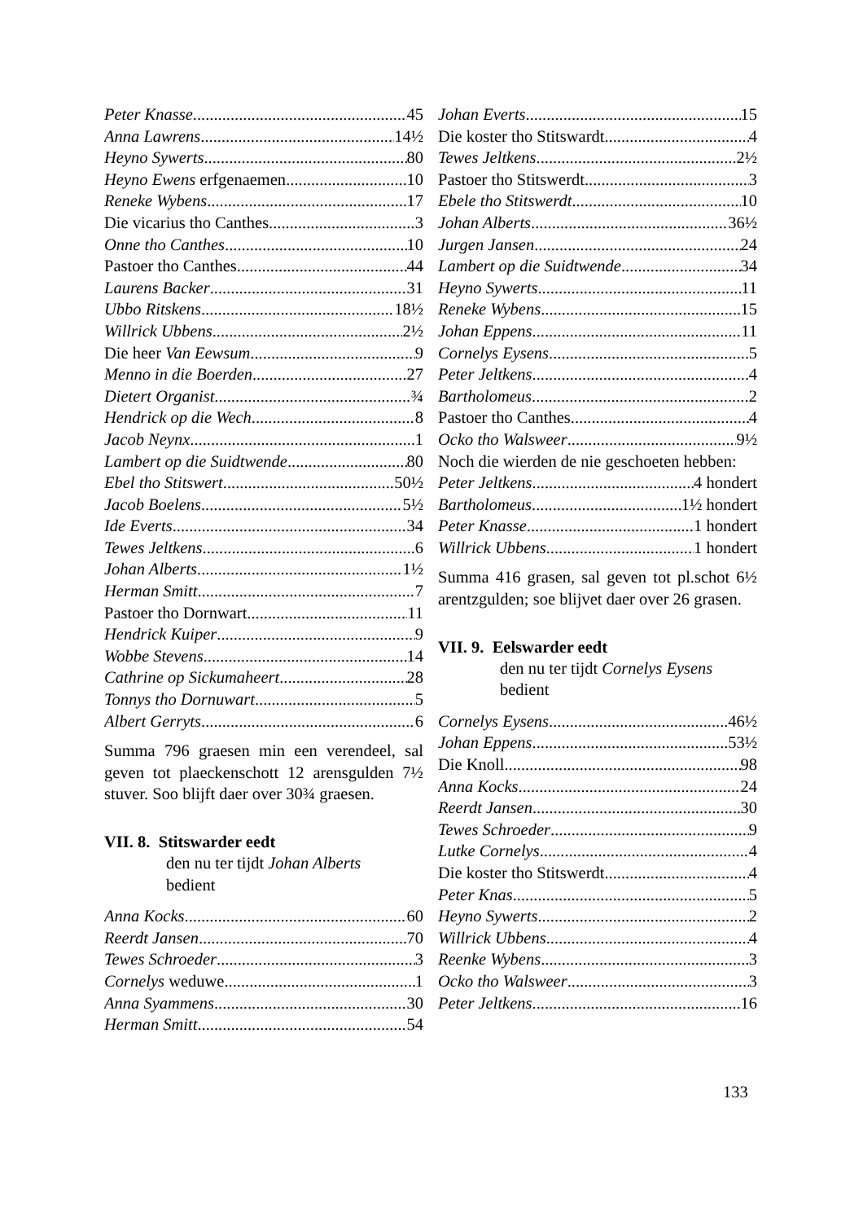Peter Knasse 45
Anna Lawrens 14½
Heyno Sywerts 80
Heyno Ewens erfgenaemen 10
Reneke Wybens 17
Die vicarius tho Canthes 3
Onne tho Canthes 10
Pastoer tho Canthes 44
Laurens Backer 31
Ubbo Ritskens 18½
Willrick Ubbens 2½
Die heer Van Eewsum 9
Menno in die Boerden 27
Dietert Organist ¾
Hendrick op die Wech 8
Jacob Neynx 1
Lambert op die Suidtwende 80
Ebel tho Stitswert 50½
Jacob Boelens 5½
Ide Everts 34
Tewes Jeltkens 6
Johan Alberts 1½
Herman Smitt 7
Pastoer tho Dornwart 11
Hendrick Kuiper 9
Wobbe Stevens 14
Cathrine op Sickumaheert 28
Tonnys tho Dornuwart 5
Albert Gerryts 6
Summa 796 graesen min een verendeel, sal geven tot plaeckenschott 12 arensgulden 7½ stuver. Soo blijft daer over 30¾ graesen.
VII. 8. Stitswarder eedt
den nu ter tijdt Johan Alberts
bedient
Anna Kocks 60
Reerdt Jansen 70
Tewes Schroeder 3
Cornelys weduwe 1
Anna Syammens 30
Herman Smitt 54
Johan Everts 15
Die koster tho Stitswardt 4
Tewes Jeltkens 2½
Pastoer tho Stitswerdt 3
Ebele tho Stitswerdt 10
Johan Alberts 36½
Jurgen Jansen 24
Lambert op die Suidtwende 34
Heyno Sywerts 11
Reneke Wybens 15
Johan Eppens 11
Cornelys Eysens 5
Peter Jeltkens 4
Bartholomeus 2
Pastoer tho Canthes 4
Ocko tho Walsweer 9½
Noch die wierden de nie geschoeten hebben:
Peter Jeltkens 4 hondert
Bartholomeus 1½ hondert
Peter Knasse 1 hondert
Willrick Ubbens 1 hondert
Summa 416 grasen, sal geven tot pl.schot 6½ arentzgulden; soe blijvet daer over 26 grasen.
VII. 9. Eelswarder eedt
den nu ter tijdt Cornelys Eysens
bedient
Cornelys Eysens 46½
Johan Eppens 53½
Die Knoll 98
Anna Kocks 24
Reerdt Jansen 30
Tewes Schroeder 9
Lutke Cornelys 4
Die koster tho Stitswerdt 4
Peter Knas 5
Heyno Sywerts 2
Willrick Ubbens 4
Reenke Wybens 3
Ocko tho Walsweer 3
Peter Jeltkens 16
133